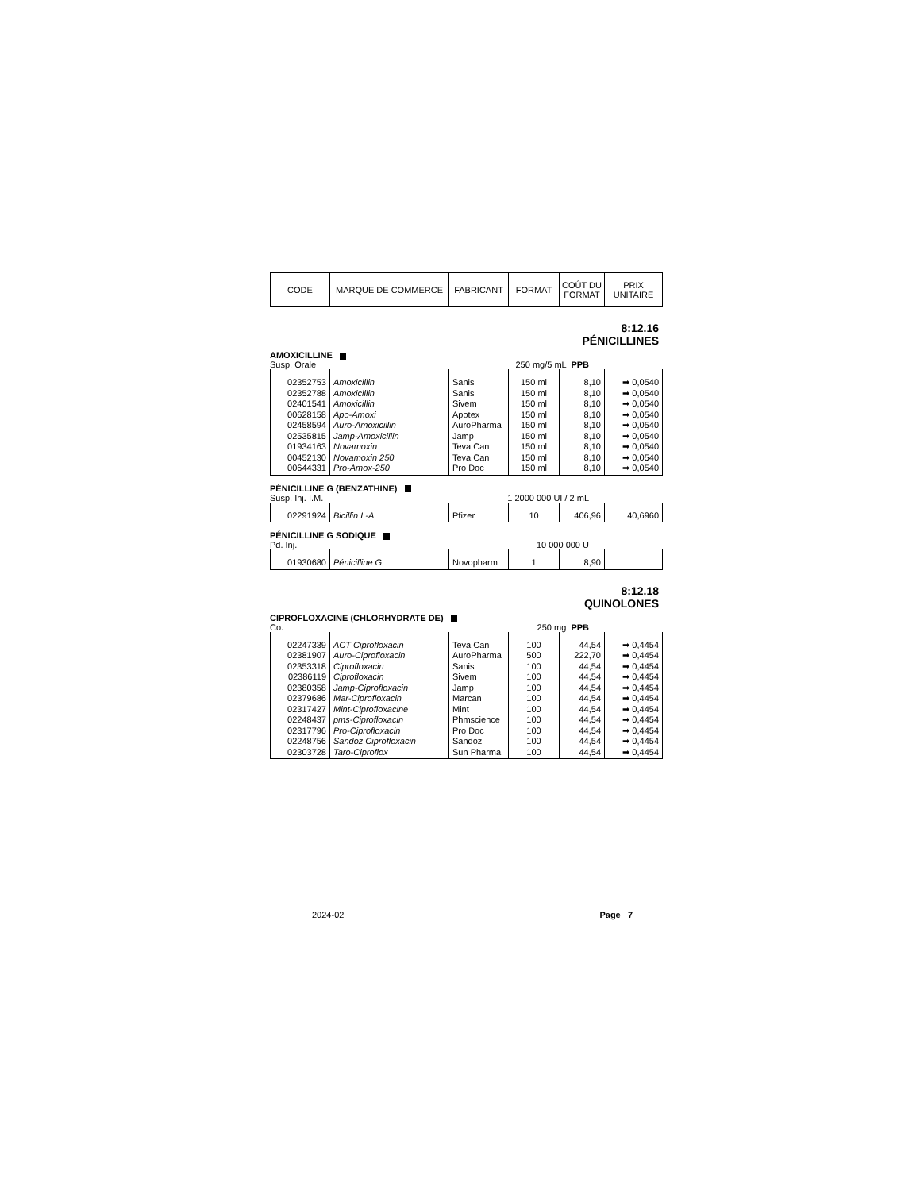| CODE | MARQUE DE COMMERCE | FABRICANT | FORMAT | COÛT DU FORMAT | PRIX UNITAIRE |
8:12.16
PÉNICILLINES
AMOXICILLINE
Susp. Orale 250 mg/5 mL PPB
| 02352753 | Amoxicillin | Sanis | 150 ml | 8,10 | ➡ 0,0540 |
| 02352788 | Amoxicillin | Sanis | 150 ml | 8,10 | ➡ 0,0540 |
| 02401541 | Amoxicillin | Sivem | 150 ml | 8,10 | ➡ 0,0540 |
| 00628158 | Apo-Amoxi | Apotex | 150 ml | 8,10 | ➡ 0,0540 |
| 02458594 | Auro-Amoxicillin | AuroPharma | 150 ml | 8,10 | ➡ 0,0540 |
| 02535815 | Jamp-Amoxicillin | Jamp | 150 ml | 8,10 | ➡ 0,0540 |
| 01934163 | Novamoxin | Teva Can | 150 ml | 8,10 | ➡ 0,0540 |
| 00452130 | Novamoxin 250 | Teva Can | 150 ml | 8,10 | ➡ 0,0540 |
| 00644331 | Pro-Amox-250 | Pro Doc | 150 ml | 8,10 | ➡ 0,0540 |
PÉNICILLINE G (BENZATHINE)
Susp. Inj. I.M. 1 2000 000 UI / 2 mL
| 02291924 | Bicillin L-A | Pfizer | 10 | 406,96 | 40,6960 |
PÉNICILLINE G SODIQUE
Pd. Inj. 10 000 000 U
| 01930680 | Pénicilline G | Novopharm | 1 | 8,90 | |
8:12.18
QUINOLONES
CIPROFLOXACINE (CHLORHYDRATE DE)
Co. 250 mg PPB
| 02247339 | ACT Ciprofloxacin | Teva Can | 100 | 44,54 | ➡ 0,4454 |
| 02381907 | Auro-Ciprofloxacin | AuroPharma | 500 | 222,70 | ➡ 0,4454 |
| 02353318 | Ciprofloxacin | Sanis | 100 | 44,54 | ➡ 0,4454 |
| 02386119 | Ciprofloxacin | Sivem | 100 | 44,54 | ➡ 0,4454 |
| 02380358 | Jamp-Ciprofloxacin | Jamp | 100 | 44,54 | ➡ 0,4454 |
| 02379686 | Mar-Ciprofloxacin | Marcan | 100 | 44,54 | ➡ 0,4454 |
| 02317427 | Mint-Ciprofloxacine | Mint | 100 | 44,54 | ➡ 0,4454 |
| 02248437 | pms-Ciprofloxacin | Phmscience | 100 | 44,54 | ➡ 0,4454 |
| 02317796 | Pro-Ciprofloxacin | Pro Doc | 100 | 44,54 | ➡ 0,4454 |
| 02248756 | Sandoz Ciprofloxacin | Sandoz | 100 | 44,54 | ➡ 0,4454 |
| 02303728 | Taro-Ciproflox | Sun Pharma | 100 | 44,54 | ➡ 0,4454 |
2024-02 Page 7